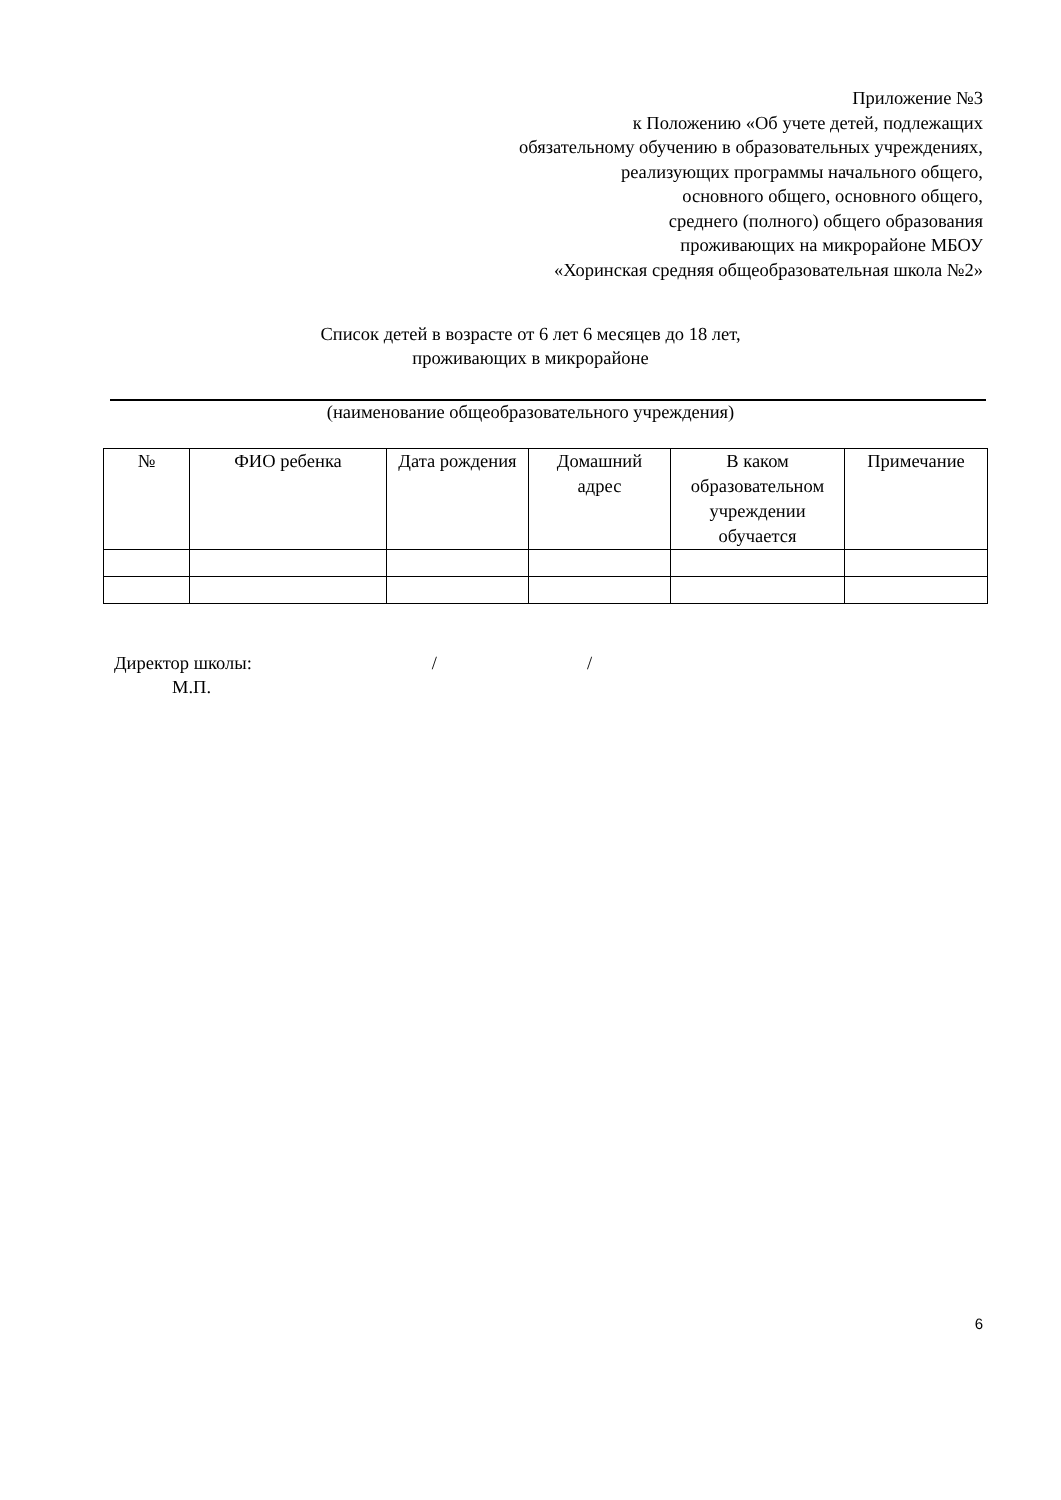Приложение №3
к Положению «Об учете детей, подлежащих
обязательному обучению в образовательных учреждениях,
реализующих программы начального общего,
основного общего, основного общего,
среднего (полного) общего образования
проживающих на микрорайоне МБОУ
«Хоринская средняя общеобразовательная школа №2»
Список детей в возрасте от 6 лет 6 месяцев до 18 лет,
проживающих в микрорайоне
(наименование общеобразовательного учреждения)
| № | ФИО ребенка | Дата рождения | Домашний адрес | В каком образовательном учреждении обучается | Примечание |
| --- | --- | --- | --- | --- | --- |
Директор школы: / /
М.П.
6